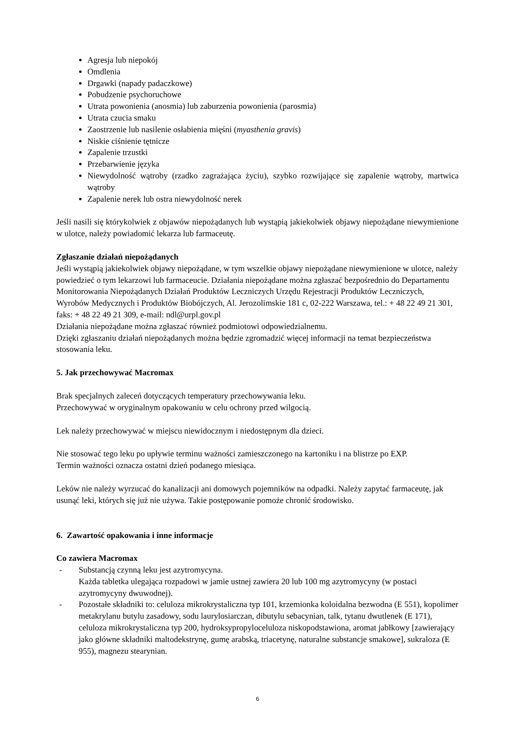Agresja lub niepokój
Omdlenia
Drgawki (napady padaczkowe)
Pobudzenie psychoruchowe
Utrata powonienia (anosmia) lub zaburzenia powonienia (parosmia)
Utrata czucia smaku
Zaostrzenie lub nasilenie osłabienia mięśni (myasthenia gravis)
Niskie ciśnienie tętnicze
Zapalenie trzustki
Przebarwienie języka
Niewydolność wątroby (rzadko zagrażająca życiu), szybko rozwijające się zapalenie wątroby, martwica wątroby
Zapalenie nerek lub ostra niewydolność nerek
Jeśli nasili się którykolwiek z objawów niepożądanych lub wystąpią jakiekolwiek objawy niepożądane niewymienione w ulotce, należy powiadomić lekarza lub farmaceutę.
Zgłaszanie działań niepożądanych
Jeśli wystąpią jakiekolwiek objawy niepożądane, w tym wszelkie objawy niepożądane niewymienione w ulotce, należy powiedzieć o tym lekarzowi lub farmaceucie. Działania niepożądane można zgłaszać bezpośrednio do Departamentu Monitorowania Niepożądanych Działań Produktów Leczniczych Urzędu Rejestracji Produktów Leczniczych, Wyrobów Medycznych i Produktów Biobójczych, Al. Jerozolimskie 181 c, 02-222 Warszawa, tel.: + 48 22 49 21 301, faks: + 48 22 49 21 309, e-mail: ndl@urpl.gov.pl
Działania niepożądane można zgłaszać również podmiotowi odpowiedzialnemu.
Dzięki zgłaszaniu działań niepożądanych można będzie zgromadzić więcej informacji na temat bezpieczeństwa stosowania leku.
5. Jak przechowywać Macromax
Brak specjalnych zaleceń dotyczących temperatury przechowywania leku.
Przechowywać w oryginalnym opakowaniu w celu ochrony przed wilgocią.
Lek należy przechowywać w miejscu niewidocznym i niedostępnym dla dzieci.
Nie stosować tego leku po upływie terminu ważności zamieszczonego na kartoniku i na blistrze po EXP.
Termin ważności oznacza ostatni dzień podanego miesiąca.
Leków nie należy wyrzucać do kanalizacji ani domowych pojemników na odpadki. Należy zapytać farmaceutę, jak usunąć leki, których się już nie używa. Takie postępowanie pomoże chronić środowisko.
6. Zawartość opakowania i inne informacje
Co zawiera Macromax
- Substancją czynną leku jest azytromycyna.
Każda tabletka ulegająca rozpadowi w jamie ustnej zawiera 20 lub 100 mg azytromycyny (w postaci azytromycyny dwuwodnej).
- Pozostałe składniki to: celuloza mikrokrystaliczna typ 101, krzemionka koloidalna bezwodna (E 551), kopolimer metakrylanu butylu zasadowy, sodu laurylosiarczan, dibutylu sebacynian, talk, tytanu dwutlenek (E 171), celuloza mikrokrystaliczna typ 200, hydroksypropyloceluloza niskopodstawiona, aromat jabłkowy [zawierający jako główne składniki maltodekstrynę, gumę arabską, triacetynę, naturalne substancje smakowe], sukraloza (E 955), magnezu stearynian.
6